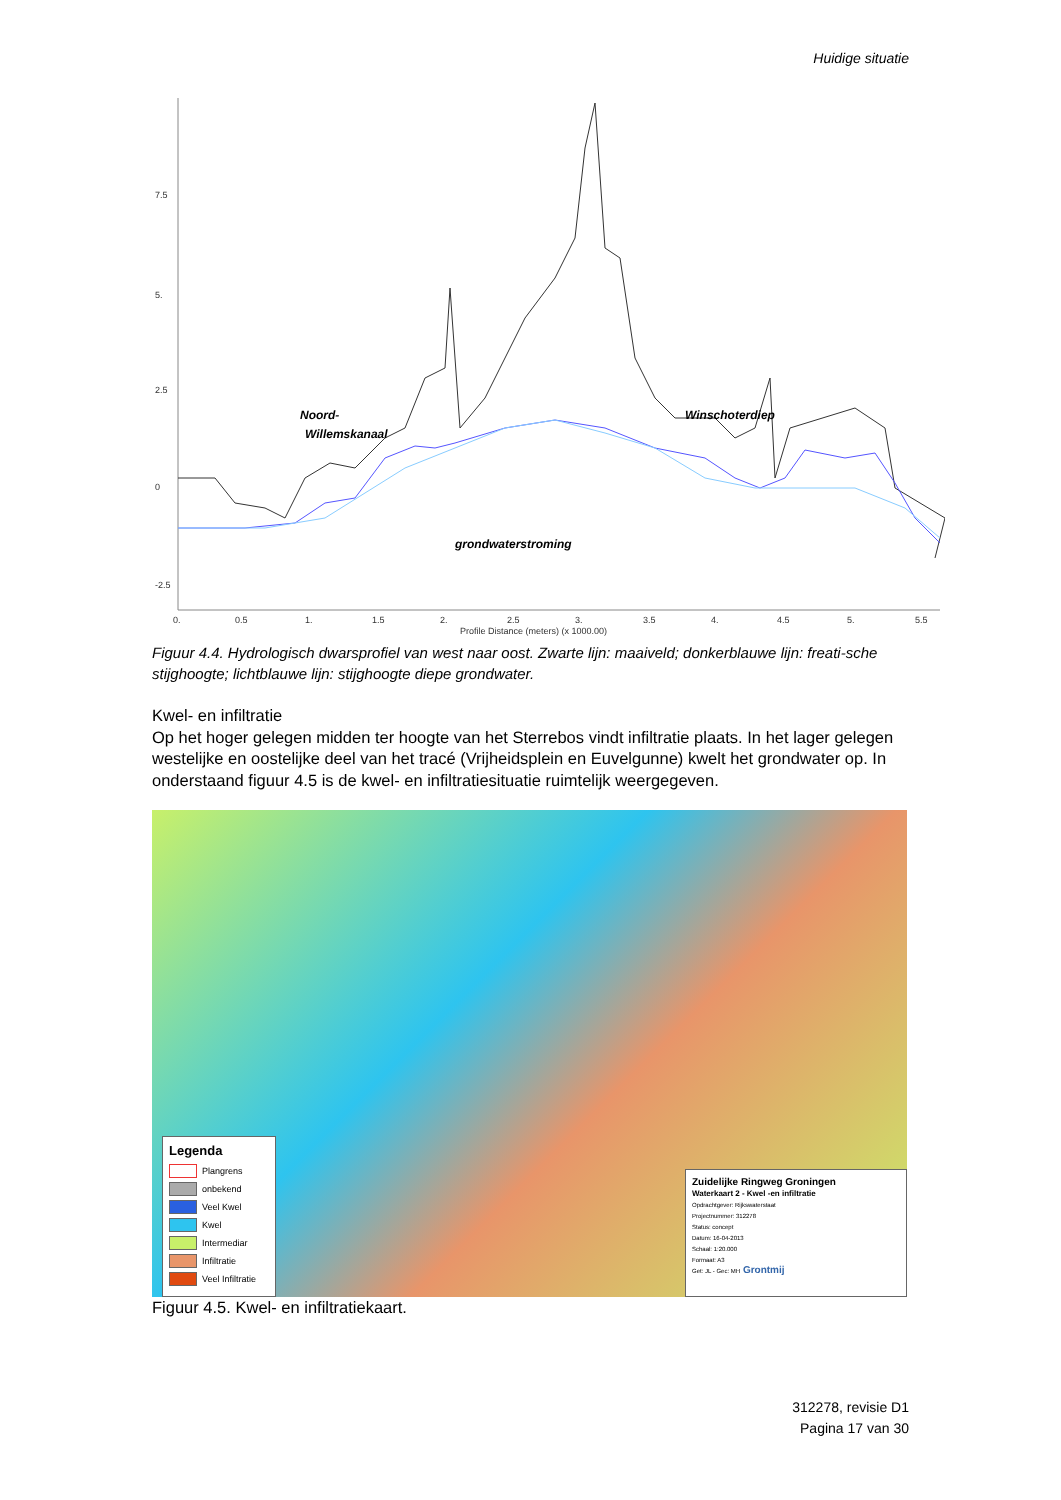Huidige situatie
0.
0.5
1.
1.5
2.
2.5
3.
3.5
4.
4.5
5.
5.5
Profile Distance (meters) (x 1000.00)
7.5
5.
2.5
0
-2.5
Noord-
Willemskanaal
Winschoterdiep
grondwaterstroming
Figuur 4.4. Hydrologisch dwarsprofiel van west naar oost. Zwarte lijn: maaiveld; donkerblauwe lijn: freati-sche stijghoogte; lichtblauwe lijn: stijghoogte diepe grondwater.
Kwel- en infiltratie
Op het hoger gelegen midden ter hoogte van het Sterrebos vindt infiltratie plaats. In het lager gelegen westelijke en oostelijke deel van het tracé (Vrijheidsplein en Euvelgunne) kwelt het grondwater op. In onderstaand figuur 4.5 is de kwel- en infiltratiesituatie ruimtelijk weergegeven.
Legenda
Plangrens
onbekend
Veel Kwel
Kwel
Intermediar
Infiltratie
Veel Infiltratie
Zuidelijke Ringweg Groningen
Waterkaart 2 - Kwel -en infiltratie
Opdrachtgever: Rijkswaterstaat
Projectnummer: 312278
Status: concept
Datum: 16-04-2013
Schaal: 1:20.000
Formaat: A3
Get: JL - Gec: MH Grontmij
Figuur 4.5. Kwel- en infiltratiekaart.
312278, revisie D1
Pagina 17 van 30